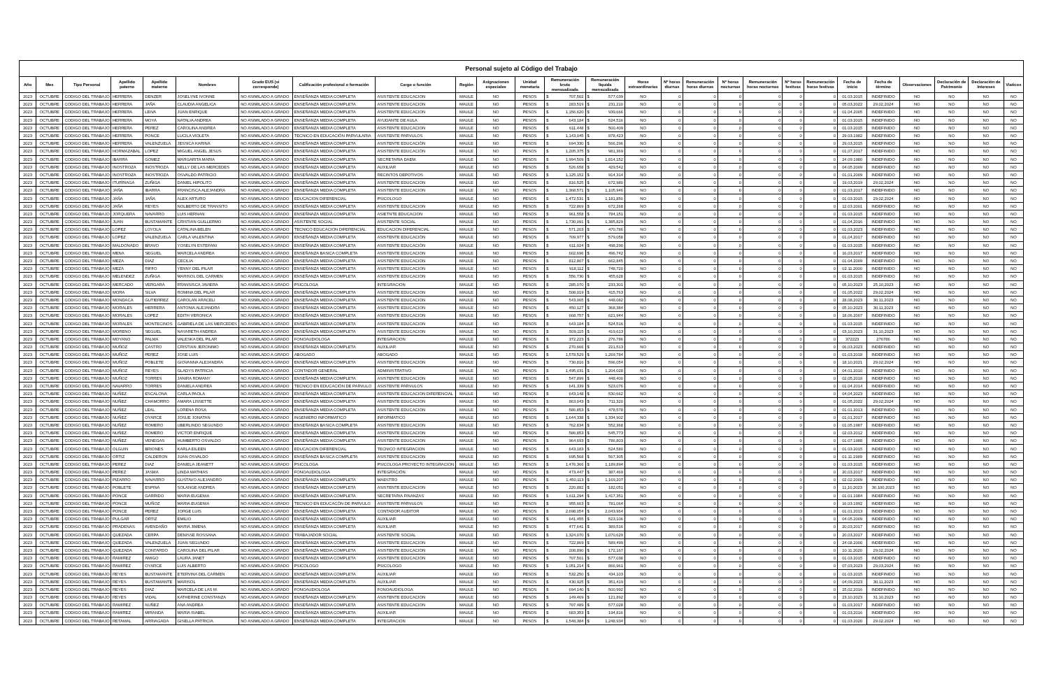Personal sujeto al Código del Trabajo
| Año | Mes | Tipo Personal | Apellido paterno | Apellido materno | Nombres | Grado EUS (si corresponde) | Calificación profesional o formación | Cargo o función | Región | Asignaciones especiales | Unidad monetaria | Remuneración bruta mensualizada | Remuneración líquida mensualizada | Horas extraordinarias | Nº horas diurnas | Remuneración horas diurnas | Nº horas nocturnas | Remuneración horas nocturnas | Nº horas festivas | Remuneración horas festivas | Fecha de inicio | Fecha de término | Observaciones | Declaración de Patrimonio | Declaración de Intereses | Viaticos |
| --- | --- | --- | --- | --- | --- | --- | --- | --- | --- | --- | --- | --- | --- | --- | --- | --- | --- | --- | --- | --- | --- | --- | --- | --- | --- | --- |
| 2023 | OCTUBRE | CODIGO DEL TRABAJO | HERRERA | DENZER | JOSELYNE IVONNE | NO ASIMILADO A GRADO | ENSEÑANZA MEDIA COMPLETA | ASISTENTE EDUCACION | MAULE | NO | PESOS | $ 707,502 | $ 577,039 | NO | 0 | 0 | 0 | 0 | 0 | 0 | 01.03.2015 | INDEFINIDO | NO | NO | NO | NO |
| 2023 | OCTUBRE | CODIGO DEL TRABAJO | HERRERA | JAÑA | CLAUDIA ANGELICA | NO ASIMILADO A GRADO | ENSEÑANZA MEDIA COMPLETA | ASISTENTE EDUCACION | MAULE | NO | PESOS | $ 283,519 | $ 231,210 | NO | 0 | 0 | 0 | 0 | 0 | 0 | 05,03,2022 | 29,02,2024 | NO | NO | NO | NO |
| 2023 | OCTUBRE | CODIGO DEL TRABAJO | HERRERA | LEIVA | JUAN ENRIQUE | NO ASIMILADO A GRADO | ENSEÑANZA MEDIA COMPLETA | ASISTENTE EDUCACION | MAULE | NO | PESOS | $ 1,156,620 | $ 939,666 | NO | 0 | 0 | 0 | 0 | 0 | 0 | 01.04.2005 | INDEFINIDO | NO | NO | NO | NO |
| 2023 | OCTUBRE | CODIGO DEL TRABAJO | HERRERA | MOYA | NATALIA ANDREA | NO ASIMILADO A GRADO | ENSEÑANZA MEDIA COMPLETA | AYUDANTE DE AULA | MAULE | NO | PESOS | $ 643,184 | $ 524,516 | NO | 0 | 0 | 0 | 0 | 0 | 0 | 01.03.2015 | INDEFINIDO | NO | NO | NO | NO |
| 2023 | OCTUBRE | CODIGO DEL TRABAJO | HERRERA | PEREZ | CAROLINA ANDREA | NO ASIMILADO A GRADO | ENSEÑANZA MEDIA COMPLETA | ASISTENTE EDUCACION | MAULE | NO | PESOS | $ 611,448 | $ 500,409 | NO | 0 | 0 | 0 | 0 | 0 | 0 | 01.03.2015 | INDEFINIDO | NO | NO | NO | NO |
| 2023 | OCTUBRE | CODIGO DEL TRABAJO | HERRERA | PONCE | LUCILA VIOLETA | NO ASIMILADO A GRADO | TECNICO EN EDUCACIÓN PARVULARIA | ASISTENTE PARVULOS | MAULE | NO | PESOS | $ 1,143,045 | $ 878,423 | NO | 0 | 0 | 0 | 0 | 0 | 0 | 29.03.1982 | INDEFINIDO | NO | NO | NO | NO |
| 2023 | OCTUBRE | CODIGO DEL TRABAJO | HERRERA | VALENZUELA | JESSICA KARINA | NO ASIMILADO A GRADO | ENSEÑANZA MEDIA COMPLETA | ASISTENTE EDUCACIÓN | MAULE | NO | PESOS | $ 694,330 | $ 566,296 | NO | 0 | 0 | 0 | 0 | 0 | 0 | 29,03,2015 | INDEFINIDO | NO | NO | NO | NO |
| 2023 | OCTUBRE | CODIGO DEL TRABAJO | HORMAZABAL | LOPEZ | MIGUEL ANGEL JESUS | NO ASIMILADO A GRADO | ENSEÑANZA MEDIA COMPLETA | ASISTENTE EDUCACIÓN | MAULE | NO | PESOS | $ 1,205,375 | $ 981,369 | NO | 0 | 0 | 0 | 0 | 0 | 0 | 01,07,2017 | INDEFINIDO | NO | NO | NO | NO |
| 2023 | OCTUBRE | CODIGO DEL TRABAJO | IBARRA | GOMEZ | MARGARITA MARIA | NO ASIMILADO A GRADO | ENSEÑANZA MEDIA COMPLETA | SECRETARIA DAEM. | MAULE | NO | PESOS | $ 1,994,509 | $ 1,814,152 | NO | 0 | 0 | 0 | 0 | 0 | 0 | 24.09.1980 | INDEFINIDO | NO | NO | NO | NO |
| 2023 | OCTUBRE | CODIGO DEL TRABAJO | INOSTROZA | INOSTROZA | NELLY DE LAS MERCEDES | NO ASIMILADO A GRADO | ENSEÑANZA MEDIA COMPLETA | AUXILIAR | MAULE | NO | PESOS | $ 526,658 | $ 429,542 | NO | 0 | 0 | 0 | 0 | 0 | 0 | 04.05.2009 | INDEFINIDO | NO | NO | NO | NO |
| 2023 | OCTUBRE | CODIGO DEL TRABAJO | INOSTROZA | INOSTROZA | OSVALDO PATRICIO | NO ASIMILADO A GRADO | ENSEÑANZA MEDIA COMPLETA | RECINTOS DEPOTIVOS | MAULE | NO | PESOS | $ 1,125,152 | $ 914,314 | NO | 0 | 0 | 0 | 0 | 0 | 0 | 01,01,2009 | INDEFINIDO | NO | NO | NO | NO |
| 2023 | OCTUBRE | CODIGO DEL TRABAJO | ITURRIAGA | ZUÑIGA | DANIEL HIPOLITO | NO ASIMILADO A GRADO | ENSEÑANZA MEDIA COMPLETA | ASISTENTE EDUCACION | MAULE | NO | PESOS | $ 816,525 | $ 672,980 | NO | 0 | 0 | 0 | 0 | 0 | 0 | 19,03,2019 | 29,02,2024 | NO | NO | NO | NO |
| 2023 | OCTUBRE | CODIGO DEL TRABAJO | JAÑA | IBARRA | FRANCISCA ALEJANDRA | NO ASIMILADO A GRADO | ENSEÑANZA MEDIA COMPLETA | ASISTENTE EDUCACION | MAULE | NO | PESOS | $ 1,368,571 | $ 1,105,946 | NO | 0 | 0 | 0 | 0 | 0 | 0 | 01,03,2017 | INDEFINIDO | NO | NO | NO | NO |
| 2023 | OCTUBRE | CODIGO DEL TRABAJO | JAÑA | JAÑA | ALEX ARTURO | NO ASIMILADO A GRADO | EDUCACION DIFERENCIAL | PSICOLOGO | MAULE | NO | PESOS | $ 1,472,531 | $ 1,181,850 | NO | 0 | 0 | 0 | 0 | 0 | 0 | 01.03.2015 | 29,02,2024 | NO | NO | NO | NO |
| 2023 | OCTUBRE | CODIGO DEL TRABAJO | JAÑA | REYES | NOLBERTO DE TRANSITO | NO ASIMILADO A GRADO | ENSEÑANZA MEDIA COMPLETA | ASISTENTE EDUCACION | MAULE | NO | PESOS | $ 722,869 | $ 672,268 | NO | 0 | 0 | 0 | 0 | 0 | 0 | 12.03.2001 | INDEFINIDO | NO | NO | NO | NO |
| 2023 | OCTUBRE | CODIGO DEL TRABAJO | JORQUERA | NAVARRO | LUIS HERNAN | NO ASIMILADO A GRADO | ENSEÑNAZA MEDIA COMPLETA | ASIETNTE EDUCACION | MAULE | NO | PESOS | $ 961,558 | $ 784,151 | NO | 0 | 0 | 0 | 0 | 0 | 0 | 01.03.2015 | INDEFINIDO | NO | NO | NO | NO |
| 2023 | OCTUBRE | CODIGO DEL TRABAJO | JUAN | BUSTAMANTE | CRISTIAN GUILLERMO | NO ASIMILADO A GRADO | ASISTENTE SOCIAL | ASISTENTE SOCIAL | MAULE | NO | PESOS | $ 1,730,091 | $ 1,385,829 | NO | 0 | 0 | 0 | 0 | 0 | 0 | 01,04,2016 | INDEFINIDO | NO | NO | NO | NO |
| 2023 | OCTUBRE | CODIGO DEL TRABAJO | LOPEZ | LOYOLA | CATALINA BELEN | NO ASIMILADO A GRADO | TECNICO EDUCACION DIFERENCIAL | EDUCACION DIFERENCIAL | MAULE | NO | PESOS | $ 571,203 | $ 470,786 | NO | 0 | 0 | 0 | 0 | 0 | 0 | 01,03,2023 | INDEFINIDO | NO | NO | NO | NO |
| 2023 | OCTUBRE | CODIGO DEL TRABAJO | LOPEZ | VALENZUELA | CARLA VALENTINA | NO ASIMILADO A GRADO | ENSEÑANZA MEDIA COMPLETA | ASISTENTE EDUCACIÓN | MAULE | NO | PESOS | $ 709,977 | $ 579,058 | NO | 0 | 0 | 0 | 0 | 0 | 0 | 01,04,2017 | INDEFINIDO | NO | NO | NO | NO |
| 2023 | OCTUBRE | CODIGO DEL TRABAJO | MALDONADO | BRAVO | YOSELYN ESTEFANI | NO ASIMILADO A GRADO | ENSEÑNAZA MEDIA COMPLETA | ASISTENTE EDUCACIÓN | MAULE | NO | PESOS | $ 611,024 | $ 498,290 | NO | 0 | 0 | 0 | 0 | 0 | 0 | 01.03.2015 | INDEFINIDO | NO | NO | NO | NO |
| 2023 | OCTUBRE | CODIGO DEL TRABAJO | MENA | SEGUEL | MARCELA ANDREA | NO ASIMILADO A GRADO | ENSEÑANZA BASICA COMPLETA | ASISTENTE EDUCACION | MAULE | NO | PESOS | $ 602,696 | $ 496,742 | NO | 0 | 0 | 0 | 0 | 0 | 0 | 16,03,2017 | INDEFINIDO | NO | NO | NO | NO |
| 2023 | OCTUBRE | CODIGO DEL TRABAJO | MEZA | DIAZ | CECILIA | NO ASIMILADO A GRADO | ENSEÑANZA MEDIA COMPLETA | ASISTENTE EDUCACION | MAULE | NO | PESOS | $ 812,807 | $ 662,845 | NO | 0 | 0 | 0 | 0 | 0 | 0 | 01.04.2009 | INDEFINIDO | NO | NO | NO | NO |
| 2023 | OCTUBRE | CODIGO DEL TRABAJO | MEZA | RIFFO | YENNY DEL PILAR | NO ASIMILADO A GRADO | ENSEÑANZA MEDIA COMPLETA | ASISTENTE EDUCACION | MAULE | NO | PESOS | $ 918,112 | $ 748,720 | NO | 0 | 0 | 0 | 0 | 0 | 0 | 02.11.2000 | INDEFINIDO | NO | NO | NO | NO |
| 2023 | OCTUBRE | CODIGO DEL TRABAJO | MELENDEZ | ZUÑIGA | MARISOL DEL CARMEN | NO ASIMILADO A GRADO | ENSEÑANZA MEDIA COMPLETA | ASISTENTE EDUCACION | MAULE | NO | PESOS | $ 556,730 | $ 455,628 | NO | 0 | 0 | 0 | 0 | 0 | 0 | 01.03.2015 | INDEFINIDO | NO | NO | NO | NO |
| 2023 | OCTUBRE | CODIGO DEL TRABAJO | MERCADO | VERGARA | FRANSISCA JAVIERA | NO ASIMILADO A GRADO | PSICOLOGA | INTEGRACION | MAULE | NO | PESOS | $ 285,070 | $ 233,301 | NO | 0 | 0 | 0 | 0 | 0 | 0 | 05,10,2023 | 25,10,2023 | NO | NO | NO | NO |
| 2023 | OCTUBRE | CODIGO DEL TRABAJO | MORA | SILVA | ROMINA DEL PILAR | NO ASIMILADO A GRADO | ENSEÑANZA MEDIA COMPLETA | ASISTENTE EDUCACION | MAULE | NO | PESOS | $ 508,019 | $ 415,763 | NO | 0 | 0 | 0 | 0 | 0 | 0 | 01,05,2022 | 29,02,2024 | NO | NO | NO | NO |
| 2023 | OCTUBRE | CODIGO DEL TRABAJO | MONDACA | GUTIERREZ | CAROLAN ARACELI | NO ASIMILADO A GRADO | ENSEÑANZA MEDIA COMPLETA | ASISTENTE EDUCACION | MAULE | NO | PESOS | $ 543,065 | $ 448,082 | NO | 0 | 0 | 0 | 0 | 0 | 0 | 28,08,2023 | 30,11,2023 | NO | NO | NO | NO |
| 2023 | OCTUBRE | CODIGO DEL TRABAJO | MORALES | HERRERA | ANTONIA ALEJANDRA | NO ASIMILADO A GRADO | ENSEÑANZA MEDIA COMPLETA | ASISTENTE EDUCACION | MAULE | NO | PESOS | $ 450,127 | $ 368,384 | NO | 0 | 0 | 0 | 0 | 0 | 0 | 05,10,2023 | 30,11,2023 | NO | NO | NO | NO |
| 2023 | OCTUBRE | CODIGO DEL TRABAJO | MORALES | LOPEZ | EDITH VERONICA | NO ASIMILADO A GRADO | ENSEÑANZA MEDIA COMPLETA | ASISTENTE EDUCACION | MAULE | NO | PESOS | $ 668,757 | $ 621,944 | NO | 0 | 0 | 0 | 0 | 0 | 0 | 18.06.2007 | INDEFINIDO | NO | NO | NO | NO |
| 2023 | OCTUBRE | CODIGO DEL TRABAJO | MORALES | MONTECINOS | GABRIELA DE LAS MERCEDES | NO ASIMILADO A GRADO | ENSEÑANZA MEDIA COMPLETA | ASISTENTE EDUCACION | MAULE | NO | PESOS | $ 643,184 | $ 524,516 | NO | 0 | 0 | 0 | 0 | 0 | 0 | 01.03.2015 | INDEFINIDO | NO | NO | NO | NO |
| 2023 | OCTUBRE | CODIGO DEL TRABAJO | MORENO | SEGUEL | NAYARETH ANDREA | NO ASIMILADO A GRADO | ENSEÑANZA MEDIA COMPLETA | ASISTENTE EDUCACION | MAULE | NO | PESOS | $ 509,115 | $ 419,613 | NO | 0 | 0 | 0 | 0 | 0 | 0 | 03,10,2023 | 31,10,2023 | NO | NO | NO | NO |
| 2023 | OCTUBRE | CODIGO DEL TRABAJO | MOYANO | PALMA | VALESKA DEL PILAR | NO ASIMILADO A GRADO | FONOAUDIOLOGA | INTEGRACION | MAULE | NO | PESOS | $ 372,223 | $ 276,786 | NO | 0 | 0 | 0 | 0 | 0 | 0 | 372223 | 276786 | NO | NO | NO | NO |
| 2023 | OCTUBRE | CODIGO DEL TRABAJO | MUÑOZ | CASTRO | CRISTIAN JERONIMO | NO ASIMILADO A GRADO | ENSEÑANZA MEDIA COMPLETA | AUXILIAR | MAULE | NO | PESOS | $ 270,666 | $ 221,513 | NO | 0 | 0 | 0 | 0 | 0 | 0 | 06,03,2023 | INDEFINIDO | NO | NO | NO | NO |
| 2023 | OCTUBRE | CODIGO DEL TRABAJO | MUÑOZ | PEREZ | JOSE LUIS | NO ASIMILADO A GRADO | ABOGADO | ABOGADO | MAULE | NO | PESOS | $ 1,578,529 | $ 1,269,784 | NO | 0 | 0 | 0 | 0 | 0 | 0 | 01,03,2018 | INDEFINIDO | NO | NO | NO | NO |
| 2023 | OCTUBRE | CODIGO DEL TRABAJO | MUÑOZ | POBLETE | GIOVANNA ALEJANDRA | NO ASIMILADO A GRADO | ENSEÑANZA MEDIA COMPLETA | ASISTENTE EDUCACION | MAULE | NO | PESOS | $ 730,816 | $ 596,054 | NO | 0 | 0 | 0 | 0 | 0 | 0 | 18,10,2021 | 29,02,2024 | NO | NO | NO | NO |
| 2023 | OCTUBRE | CODIGO DEL TRABAJO | MUÑOZ | REYES | GLADYS PATRICIA | NO ASIMILADO A GRADO | CONTADOR GENERAL | ADMINISTRATIVO | MAULE | NO | PESOS | $ 1,495,031 | $ 1,204,028 | NO | 0 | 0 | 0 | 0 | 0 | 0 | 04.01.2010 | INDEFINIDO | NO | NO | NO | NO |
| 2023 | OCTUBRE | CODIGO DEL TRABAJO | MUÑOZ | TORRES | JANIRA ROMANY | NO ASIMILADO A GRADO | ENSEÑANZA MEDIA COMPLETA | ASISTENTE EDUCACION | MAULE | NO | PESOS | $ 547,899 | $ 448,400 | NO | 0 | 0 | 0 | 0 | 0 | 0 | 02,05,2018 | INDEFINIDO | NO | NO | NO | NO |
| 2023 | OCTUBRE | CODIGO DEL TRABAJO | NAVARRO | TORRES | DANIELA ANDREA | NO ASIMILADO A GRADO | TECNICO EN EDUCACIÓN DE PARVULO | ASISTENTE PARVULOS | MAULE | NO | PESOS | $ 641,339 | $ 523,076 | NO | 0 | 0 | 0 | 0 | 0 | 0 | 01.04.2014 | INDEFINIDO | NO | NO | NO | NO |
| 2023 | OCTUBRE | CODIGO DEL TRABAJO | NUÑEZ | ESCALONA | CARLA PAOLA | NO ASIMILADO A GRADO | ENSEÑANZA MEDIA COMPLETA | ASISTENTE EDUCACION DIFERENCIAL | MAULE | NO | PESOS | $ 643,148 | $ 530,662 | NO | 0 | 0 | 0 | 0 | 0 | 0 | 04,04,2023 | INDEFINIDO | NO | NO | NO | NO |
| 2023 | OCTUBRE | CODIGO DEL TRABAJO | NUÑEZ | CHAMORRO | AMARA LISSETTE | NO ASIMILADO A GRADO | ENSEÑANZA MEDIA COMPLETA | ASISTENTE EDUCACION | MAULE | NO | PESOS | $ 863,043 | $ 711,320 | NO | 0 | 0 | 0 | 0 | 0 | 0 | 01,05,2022 | 29,02,2024 | NO | NO | NO | NO |
| 2023 | OCTUBRE | CODIGO DEL TRABAJO | NUÑEZ | LEAL | LORENA ROSA | NO ASIMILADO A GRADO | ENSEÑANZA MEDIA COMPLETA | ASISTENTE EDUCACION | MAULE | NO | PESOS | $ 586,853 | $ 478,578 | NO | 0 | 0 | 0 | 0 | 0 | 0 | 01.01.2013 | INDEFINIDO | NO | NO | NO | NO |
| 2023 | OCTUBRE | CODIGO DEL TRABAJO | NUÑEZ | OYARCE | JOSUE JONATAN | NO ASIMILADO A GRADO | INGENIERO INFORMATICO | INFORMATICO | MAULE | NO | PESOS | $ 1,644,338 | $ 1,334,902 | NO | 0 | 0 | 0 | 0 | 0 | 0 | 01,01,2017 | INDEFINIDO | NO | NO | NO | NO |
| 2023 | OCTUBRE | CODIGO DEL TRABAJO | NUÑEZ | ROMERO | UBERLINDO SEGUNDO | NO ASIMILADO A GRADO | ENSEÑANZA BASICA COMPLETA | ASISTENTE EDUCACION | MAULE | NO | PESOS | $ 762,834 | $ 552,368 | NO | 0 | 0 | 0 | 0 | 0 | 0 | 01.05.1987 | INDEFINIDO | NO | NO | NO | NO |
| 2023 | OCTUBRE | CODIGO DEL TRABAJO | NUÑEZ | ROMERO | VICTOR ENRIQUE | NO ASIMILADO A GRADO | ENSEÑANZA MEDIA COMPLETA | ASISTENTE EDUCACION | MAULE | NO | PESOS | $ 586,853 | $ 545,773 | NO | 0 | 0 | 0 | 0 | 0 | 0 | 02.03.2012 | INDEFINIDO | NO | NO | NO | NO |
| 2023 | OCTUBRE | CODIGO DEL TRABAJO | NUÑEZ | VENEGAS | HUMBERTO OSVALDO | NO ASIMILADO A GRADO | ENSEÑANZA MEDIA COMPLETA | ASISTENTE EDUCACION | MAULE | NO | PESOS | $ 964,693 | $ 786,803 | NO | 0 | 0 | 0 | 0 | 0 | 0 | 01.07.1988 | INDEFINIDO | NO | NO | NO | NO |
| 2023 | OCTUBRE | CODIGO DEL TRABAJO | OLGUIN | BRIONES | KARLA EILEEN | NO ASIMILADO A GRADO | EDUCACION DIFERENCIAL | TECNICO INTEGRACION | MAULE | NO | PESOS | $ 643,183 | $ 524,580 | NO | 0 | 0 | 0 | 0 | 0 | 0 | 01.03.2015 | INDEFINIDO | NO | NO | NO | NO |
| 2023 | OCTUBRE | CODIGO DEL TRABAJO | ORTIZ | CALDERON | JUAN OSVALDO | NO ASIMILADO A GRADO | ENSEÑANZA BASICA COMPLETA | ASISTENTE EDUCACION | MAULE | NO | PESOS | $ 695,568 | $ 567,305 | NO | 0 | 0 | 0 | 0 | 0 | 0 | 01.11.1989 | INDEFINIDO | NO | NO | NO | NO |
| 2023 | OCTUBRE | CODIGO DEL TRABAJO | PEREZ | DIAZ | DANIELA JEANETT | NO ASIMILADO A GRADO | PSICOLOGA | PSICOLOGA PROYECTO INTEGRACION | MAULE | NO | PESOS | $ 1,476,366 | $ 1,189,894 | NO | 0 | 0 | 0 | 0 | 0 | 0 | 01.03.2015 | INDEFINIDO | NO | NO | NO | NO |
| 2023 | OCTUBRE | CODIGO DEL TRABAJO | PEREZ | JASMA | LINDA MATHIAS | NO ASIMILADO A GRADO | FONOAUDIOLOGA | INTEGRACIÓN | MAULE | NO | PESOS | $ 473,447 | $ 387,469 | NO | 0 | 0 | 0 | 0 | 0 | 0 | 20,03,2017 | INDEFINIDO | NO | NO | NO | NO |
| 2023 | OCTUBRE | CODIGO DEL TRABAJO | PIZARRO | NAVARRO | GUSTAVO ALEJANDRO | NO ASIMILADO A GRADO | ENSEÑANZA MEDIA COMPLETA | MAESTRO | MAULE | NO | PESOS | $ 1,450,113 | $ 1,169,207 | NO | 0 | 0 | 0 | 0 | 0 | 0 | 02.02.2009 | INDEFINIDO | NO | NO | NO | NO |
| 2023 | OCTUBRE | CODIGO DEL TRABAJO | POBLETE | ESPINA | SOLANGE ANDREA | NO ASIMILADO A GRADO | ENSEÑANZA MEDIA COMPLETA | ASISTENTE EDUCACION | MAULE | NO | PESOS | $ 220,882 | $ 182,051 | NO | 0 | 0 | 0 | 0 | 0 | 0 | 11,10,2023 | 30,100,2023 | NO | NO | NO | NO |
| 2023 | OCTUBRE | CODIGO DEL TRABAJO | PONCE | GARRIDO | MARIA EUGENIA | NO ASIMILADO A GRADO | ENSEÑANZA MEDIA COMPLETA | SECRETARIA FINANZAS | MAULE | NO | PESOS | $ 1,611,294 | $ 1,417,351 | NO | 0 | 0 | 0 | 0 | 0 | 0 | 01.01.1984 | INDEFINIDO | NO | NO | NO | NO |
| 2023 | OCTUBRE | CODIGO DEL TRABAJO | PONCE | MUÑOZ | MARIA EUGENIA | NO ASIMILADO A GRADO | TECNICO EN EDUCACÓN DE PARVULO | ASISTENTE PARVULOS | MAULE | NO | PESOS | $ 955,663 | $ 781,064 | NO | 0 | 0 | 0 | 0 | 0 | 0 | 16.03.1992 | INDEFINIDO | NO | NO | NO | NO |
| 2023 | OCTUBRE | CODIGO DEL TRABAJO | PONCE | PEREZ | JORGE LUIS | NO ASIMILADO A GRADO | ENSEÑANZA MEDIA COMPLETA | CONTADOR AUDITOR | MAULE | NO | PESOS | $ 2,698,054 | $ 2,043,964 | NO | 0 | 0 | 0 | 0 | 0 | 0 | 01.01.2013 | INDEFINIDO | NO | NO | NO | NO |
| 2023 | OCTUBRE | CODIGO DEL TRABAJO | PULGAR | ORTIZ | EMILIO | NO ASIMILADO A GRADO | ENSEÑANZA MEDIA COMPLETA | AUXILIAR | MAULE | NO | PESOS | $ 641,455 | $ 523,106 | NO | 0 | 0 | 0 | 0 | 0 | 0 | 04.05.2009 | INDEFINIDO | NO | NO | NO | NO |
| 2023 | OCTUBRE | CODIGO DEL TRABAJO | PRADENAS | AVENDAÑO | MARIA JIMENA | NO ASIMILADO A GRADO | ENSEÑANZA MEDIA COMPLETA | AUXILIAR | MAULE | NO | PESOS | $ 477,641 | $ 389,516 | NO | 0 | 0 | 0 | 0 | 0 | 0 | 20,03,2017 | INDEFINIDO | NO | NO | NO | NO |
| 2023 | OCTUBRE | CODIGO DEL TRABAJO | QUEZADA | CERPA | DENISSE ROSSANA | NO ASIMILADO A GRADO | TRABAJADOR SOCIAL | ASISTENTE SOCIAL | MAULE | NO | PESOS | $ 1,324,070 | $ 1,070,629 | NO | 0 | 0 | 0 | 0 | 0 | 0 | 20,03,2017 | INDEFINIDO | NO | NO | NO | NO |
| 2023 | OCTUBRE | CODIGO DEL TRABAJO | QUEZADA | VALENZUELA | JUAN SEGUNDO | NO ASIMILADO A GRADO | ENSEÑANZA MEDIA COMPLETA | ASISTENTE EDUCACION | MAULE | NO | PESOS | $ 722,869 | $ 589,499 | NO | 0 | 0 | 0 | 0 | 0 | 0 | 24.08.2000 | INDEFINIDO | NO | NO | NO | NO |
| 2023 | OCTUBRE | CODIGO DEL TRABAJO | QUEZADA | CONTARDO | CAROLINA DEL PILAR | NO ASIMILADO A GRADO | ENSEÑANZA MEDIA COMPLETA | ASISTENTE EDUCACION | MAULE | NO | PESOS | $ 208,890 | $ 172,167 | NO | 0 | 0 | 0 | 0 | 0 | 0 | 10.11.2020 | 29,02,2024 | NO | NO | NO | NO |
| 2023 | OCTUBRE | CODIGO DEL TRABAJO | RAMIREZ | AMIGO | LAURA JANET | NO ASIMILADO A GRADO | ENSEÑANZA MEDIA COMPLETA | ASISTENTE EDUCACION | MAULE | NO | PESOS | $ 707,501 | $ 577,038 | NO | 0 | 0 | 0 | 0 | 0 | 0 | 01.03.2015 | INDEFINIDO | NO | NO | NO | NO |
| 2023 | OCTUBRE | CODIGO DEL TRABAJO | RAMIREZ | OYARCE | LUIS ALBERTO | NO ASIMILADO A GRADO | PSICOLOGO | PSICOLOGO | MAULE | NO | PESOS | $ 1,051,214 | $ 866,961 | NO | 0 | 0 | 0 | 0 | 0 | 0 | 07,03,2023 | 29,03,2024 | NO | NO | NO | NO |
| 2023 | OCTUBRE | CODIGO DEL TRABAJO | REYES | BUSTAMANTE | ETERVINA DEL CARMEN | NO ASIMILADO A GRADO | ENSEÑANZA MEDIA COMPLETA | AUXILIAR | MAULE | NO | PESOS | $ 532,250 | $ 434,103 | NO | 0 | 0 | 0 | 0 | 0 | 0 | 01.03.2015 | INDEFINIDO | NO | NO | NO | NO |
| 2023 | OCTUBRE | CODIGO DEL TRABAJO | REYES | BUSTAMANTE | MARISOL | NO ASIMILADO A GRADO | ENSEÑANZA MEDIA COMPLETA | AUXILIAR | MAULE | NO | PESOS | $ 430,925 | $ 351,419 | NO | 0 | 0 | 0 | 0 | 0 | 0 | 04,09,2023 | 30,11,2023 | NO | NO | NO | NO |
| 2023 | OCTUBRE | CODIGO DEL TRABAJO | REYES | DIAZ | MARCELA DE LAS M. | NO ASIMILADO A GRADO | FONOAUDIOLOGA | FONOAUDIOLOGA | MAULE | NO | PESOS | $ 694,140 | $ 500,992 | NO | 0 | 0 | 0 | 0 | 0 | 0 | 15,02,2016 | INDEFINIDO | NO | NO | NO | NO |
| 2023 | OCTUBRE | CODIGO DEL TRABAJO | REYES | VIDAL | KATHERINE CONSTANZA | NO ASIMILADO A GRADO | ENSEÑANZA MEDIA COMPLETA | ASISTENTE EDUCACION | MAULE | NO | PESOS | $ 149,469 | $ 121,892 | NO | 0 | 0 | 0 | 0 | 0 | 0 | 23,10,2023 | 31,10,2023 | NO | NO | NO | NO |
| 2023 | OCTUBRE | CODIGO DEL TRABAJO | RAMIREZ | NUÑEZ | ANA ANDREA | NO ASIMILADO A GRADO | ENSEÑANZA MEDIA COMPLETA | ASISTENTE EDUCACION | MAULE | NO | PESOS | $ 707,489 | $ 577,028 | NO | 0 | 0 | 0 | 0 | 0 | 0 | 01,03,2017 | INDEFINIDO | NO | NO | NO | NO |
| 2023 | OCTUBRE | CODIGO DEL TRABAJO | RAMIREZ | MIRANDA | MARIA ISABEL | NO ASIMILADO A GRADO | ENSEÑANZA MEDIA COMPLETA | AUXILIAR | MAULE | NO | PESOS | $ 683,353 | $ 194,816 | NO | 0 | 0 | 0 | 0 | 0 | 0 | 01,03,2016 | INDEFINIDO | NO | NO | NO | NO |
| 2023 | OCTUBRE | CODIGO DEL TRABAJO | RETAMAL | ARRIAGADA | GISELLA PATRICIA | NO ASIMILADO A GRADO | ENSEÑANZA MEDIA COMPLETA | INTEGRACION | MAULE | NO | PESOS | $ 1,548,384 | $ 1,248,934 | NO | 0 | 0 | 0 | 0 | 0 | 0 | 01.03.2020 | 29.02.2024 | NO | NO | NO | NO |